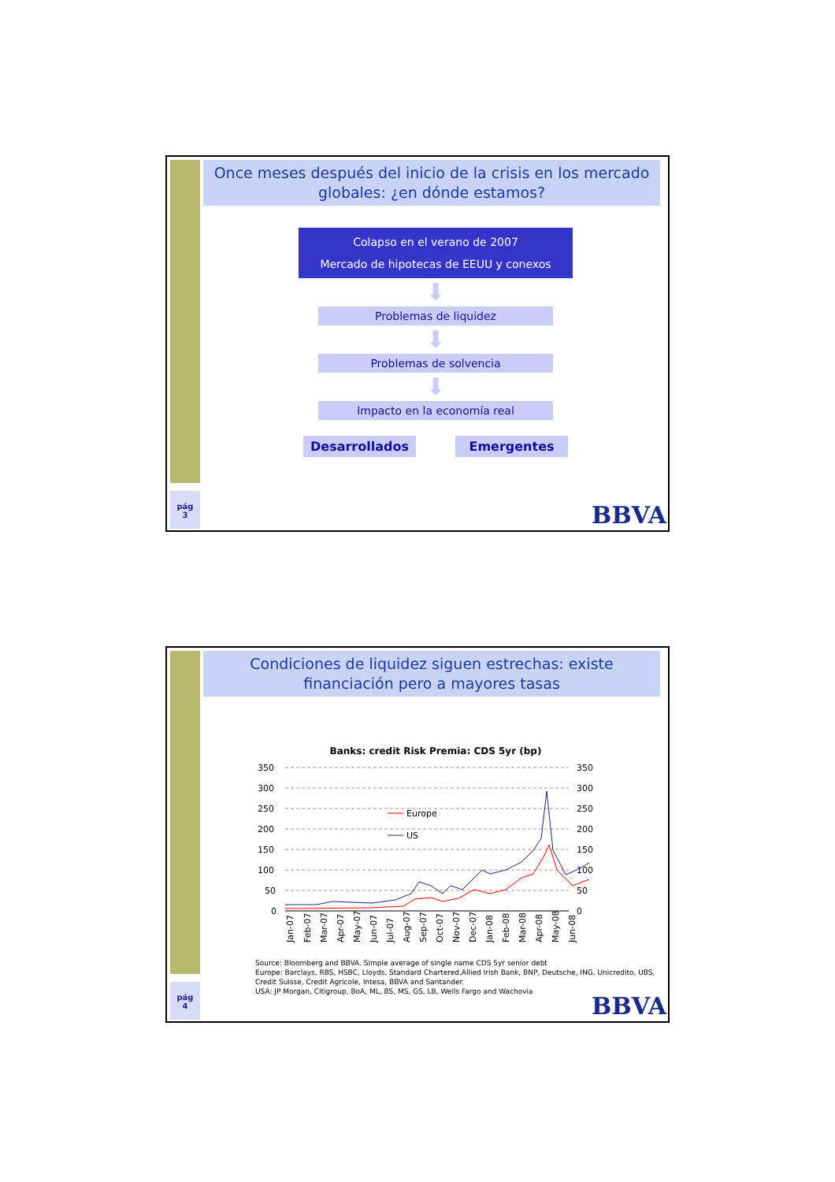Once meses después del inicio de la crisis en los mercado globales: ¿en dónde estamos?
Colapso en el verano de 2007
Mercado de hipotecas de EEUU y conexos
⬇
Problemas de liquidez
⬇
Problemas de solvencia
⬇
Impacto en la economía real
Desarrollados Emergentes
pág
3
BBVA
Condiciones de liquidez siguen estrechas: existe financiación pero a mayores tasas
Banks: credit Risk Premia: CDS 5yr (bp)
350
300
250
200
150
100
50
0
350
300
250
200
150
100
50
0
Europe
US
Jan-07
Feb-07
Mar-07
Apr-07
May-07
Jun-07
Jul-07
Aug-07
Sep-07
Oct-07
Nov-07
Dec-07
Jan-08
Feb-08
Mar-08
Apr-08
May-08
Jun-08
Source: Bloomberg and BBVA. Simple average of single name CDS 5yr senior debt
Europe: Barclays, RBS, HSBC, Lloyds, Standard Chartered,Allied Irish Bank, BNP, Deutsche, ING, Unicredito, UBS, Credit Suisse, Credit Agricole, Intesa, BBVA and Santander.
USA: JP Morgan, Citigroup, BoA, ML, BS, MS, GS, LB, Wells Fargo and Wachovia
pág
4
BBVA